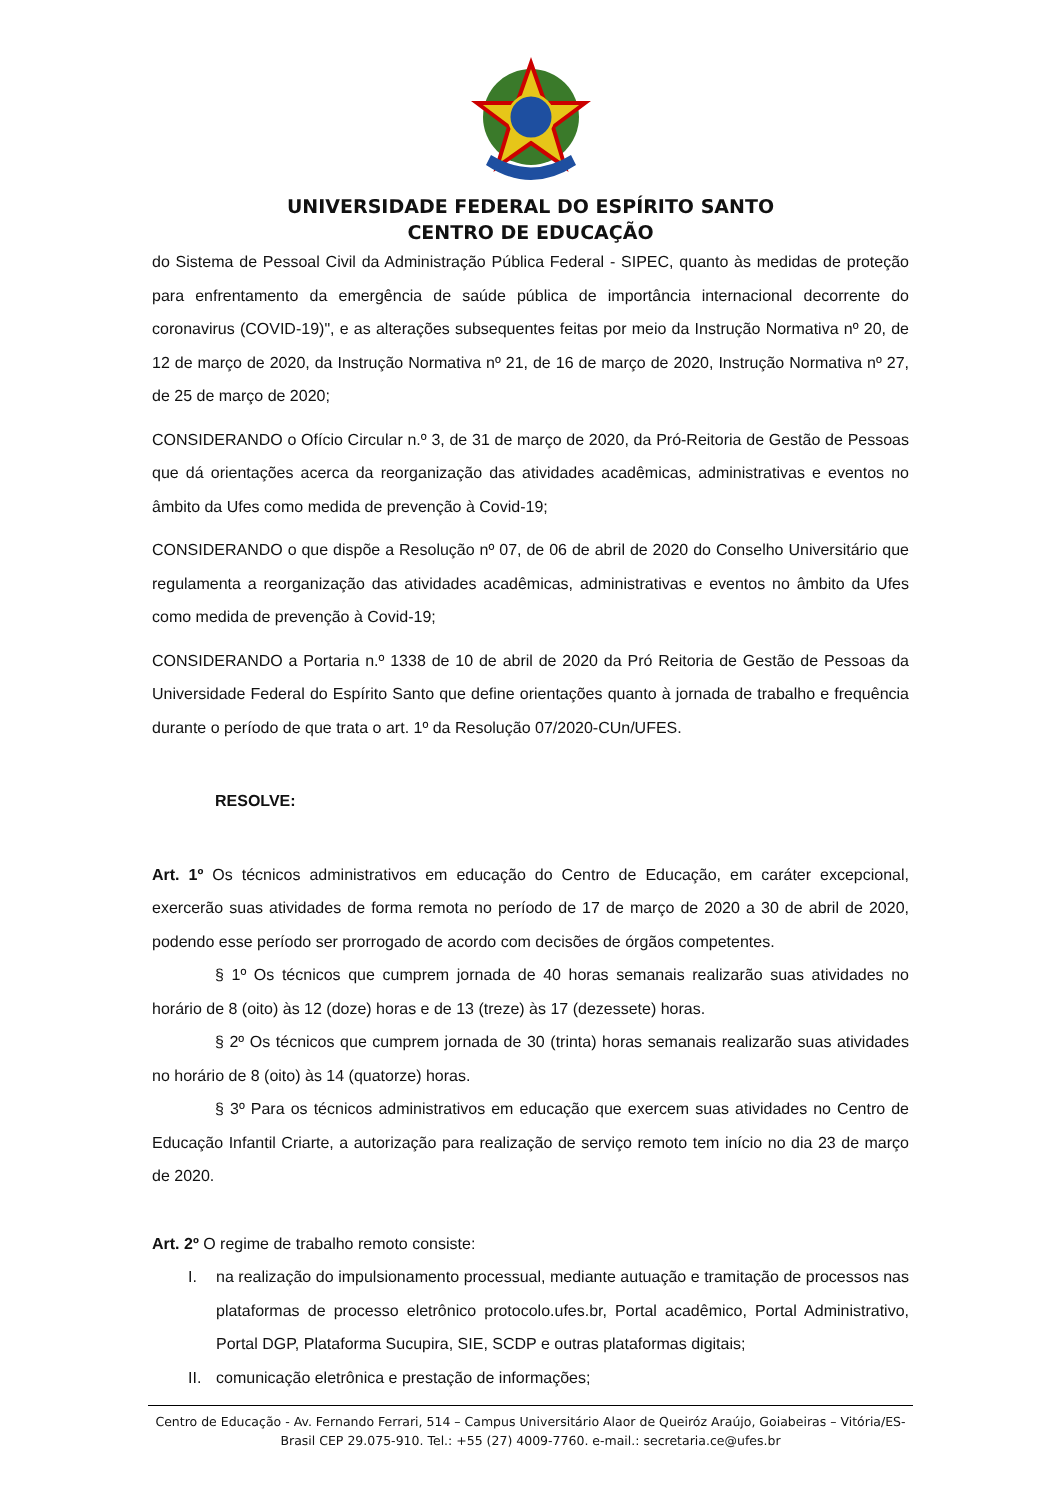UNIVERSIDADE FEDERAL DO ESPÍRITO SANTO
CENTRO DE EDUCAÇÃO
do Sistema de Pessoal Civil da Administração Pública Federal - SIPEC, quanto às medidas de proteção para enfrentamento da emergência de saúde pública de importância internacional decorrente do coronavirus (COVID-19)", e as alterações subsequentes feitas por meio da Instrução Normativa nº 20, de 12 de março de 2020, da Instrução Normativa nº 21, de 16 de março de 2020, Instrução Normativa nº 27, de 25 de março de 2020;
CONSIDERANDO o Ofício Circular n.º 3, de 31 de março de 2020, da Pró-Reitoria de Gestão de Pessoas que dá orientações acerca da reorganização das atividades acadêmicas, administrativas e eventos no âmbito da Ufes como medida de prevenção à Covid-19;
CONSIDERANDO o que dispõe a Resolução nº 07, de 06 de abril de 2020 do Conselho Universitário que regulamenta a reorganização das atividades acadêmicas, administrativas e eventos no âmbito da Ufes como medida de prevenção à Covid-19;
CONSIDERANDO a Portaria n.º 1338 de 10 de abril de 2020 da Pró Reitoria de Gestão de Pessoas da Universidade Federal do Espírito Santo que define orientações quanto à jornada de trabalho e frequência durante o período de que trata o art. 1º da Resolução 07/2020-CUn/UFES.
RESOLVE:
Art. 1º Os técnicos administrativos em educação do Centro de Educação, em caráter excepcional, exercerão suas atividades de forma remota no período de 17 de março de 2020 a 30 de abril de 2020, podendo esse período ser prorrogado de acordo com decisões de órgãos competentes.
§ 1º Os técnicos que cumprem jornada de 40 horas semanais realizarão suas atividades no horário de 8 (oito) às 12 (doze) horas e de 13 (treze) às 17 (dezessete) horas.
§ 2º Os técnicos que cumprem jornada de 30 (trinta) horas semanais realizarão suas atividades no horário de 8 (oito) às 14 (quatorze) horas.
§ 3º Para os técnicos administrativos em educação que exercem suas atividades no Centro de Educação Infantil Criarte, a autorização para realização de serviço remoto tem início no dia 23 de março de 2020.
Art. 2º O regime de trabalho remoto consiste:
I. na realização do impulsionamento processual, mediante autuação e tramitação de processos nas plataformas de processo eletrônico protocolo.ufes.br, Portal acadêmico, Portal Administrativo, Portal DGP, Plataforma Sucupira, SIE, SCDP e outras plataformas digitais;
II. comunicação eletrônica e prestação de informações;
Centro de Educação - Av. Fernando Ferrari, 514 – Campus Universitário Alaor de Queiróz Araújo, Goiabeiras – Vitória/ES-Brasil CEP 29.075-910. Tel.: +55 (27) 4009-7760. e-mail.: secretaria.ce@ufes.br